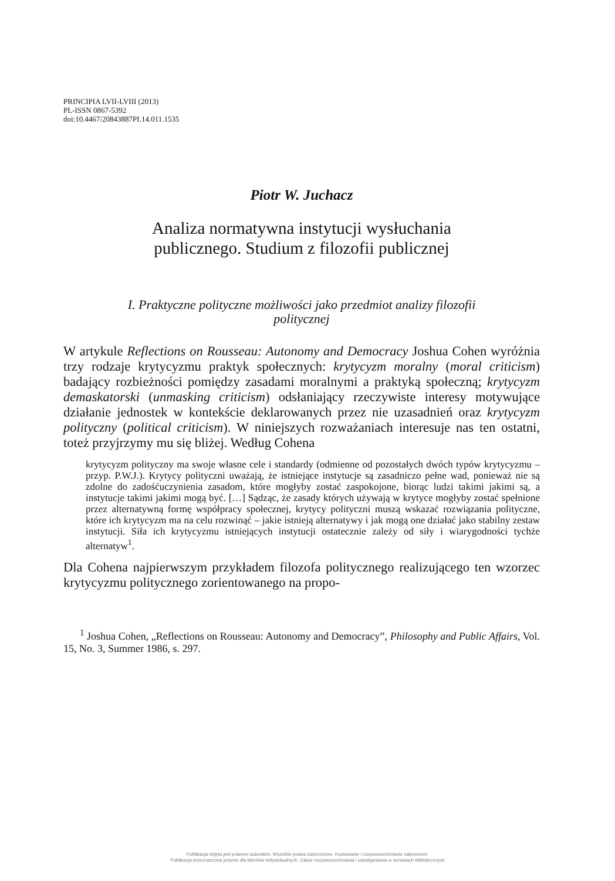PRINCIPIA LVII-LVIII (2013)
PL-ISSN 0867-5392
doi:10.4467/20843887PI.14.011.1535
Piotr W. Juchacz
Analiza normatywna instytucji wysłuchania
publicznego. Studium z filozofii publicznej
I. Praktyczne polityczne możliwości jako przedmiot analizy filozofii
politycznej
W artykule Reflections on Rousseau: Autonomy and Democracy Joshua Cohen wyróżnia trzy rodzaje krytycyzmu praktyk społecznych: krytycyzm moralny (moral criticism) badający rozbieżności pomiędzy zasadami moralnymi a praktyką społeczną; krytycyzm demaskatorski (unmasking criticism) odsłaniający rzeczywiste interesy motywujące działanie jednostek w kontekście deklarowanych przez nie uzasadnień oraz krytycyzm polityczny (political criticism). W niniejszych rozważaniach interesuje nas ten ostatni, toteż przyjrzymy mu się bliżej. Według Cohena
krytycyzm polityczny ma swoje własne cele i standardy (odmienne od pozostałych dwóch typów krytycyzmu – przyp. P.W.J.). Krytycy polityczni uważają, że istniejące instytucje są zasadniczo pełne wad, ponieważ nie są zdolne do zadośćuczynienia zasadom, które mogłyby zostać zaspokojone, biorąc ludzi takimi jakimi są, a instytucje takimi jakimi mogą być. […] Sądząc, że zasady których używają w krytyce mogłyby zostać spełnione przez alternatywną formę współpracy społecznej, krytycy polityczni muszą wskazać rozwiązania polityczne, które ich krytycyzm ma na celu rozwinąć – jakie istnieją alternatywy i jak mogą one działać jako stabilny zestaw instytucji. Siła ich krytycyzmu istniejących instytucji ostatecznie zależy od siły i wiarygodności tychże alternatyw<sup>1</sup>.
Dla Cohena najpierwszym przykładem filozofa politycznego realizującego ten wzorzec krytycyzmu politycznego zorientowanego na propo-
<sup>1</sup> Joshua Cohen, „Reflections on Rousseau: Autonomy and Democracy”, Philosophy and Public Affairs, Vol. 15, No. 3, Summer 1986, s. 297.
Publikacja objęta jest prawem autorskim. Wszelkie prawa zastrzeżone. Kopiowanie i rozpowszechnianie zabronione.
Publikacja przeznaczona jedynie dla klientów indywidualnych. Zakaz rozpowszechniania i udostępniania w serwisach bibliotecznych